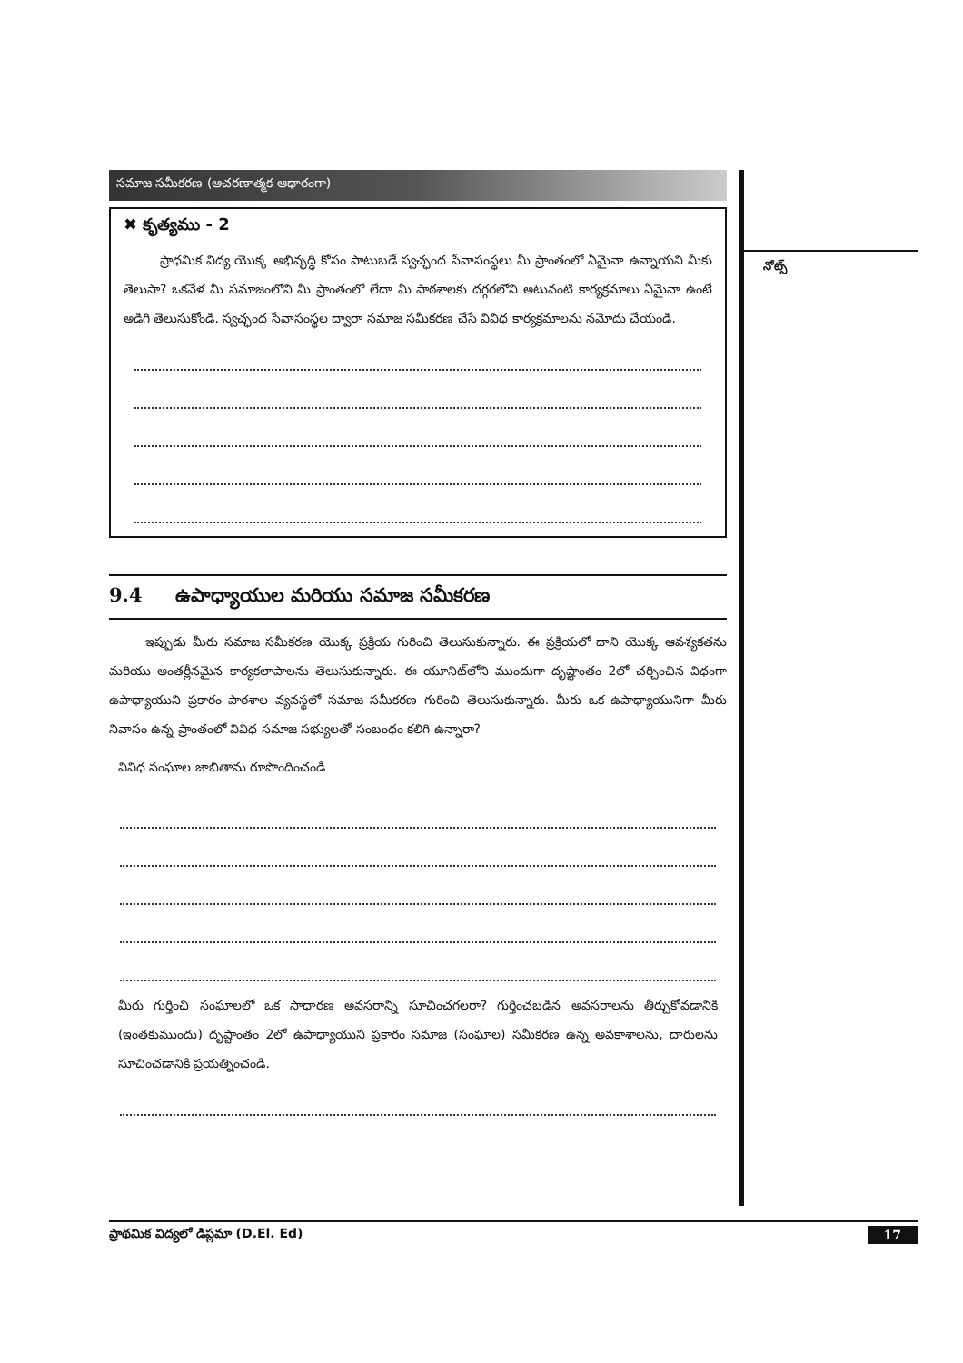నోట్స్
సమాజ సమీకరణ (ఆచరణాత్మక ఆధారంగా)
✖ కృత్యము - 2
ప్రాధమిక విద్య యొక్క అభివృద్ధి కోసం పాటుబడే స్వచ్ఛంద సేవాసంస్థలు మీ ప్రాంతంలో ఏమైనా ఉన్నాయని మీకు తెలుసా? ఒకవేళ మీ సమాజంలోని మీ ప్రాంతంలో లేదా మీ పాఠశాలకు దగ్గరలోని అటువంటి కార్యక్రమాలు ఏమైనా ఉంటే అడిగి తెలుసుకోండి. స్వచ్ఛంద సేవాసంస్థల ద్వారా సమాజ సమీకరణ చేసే వివిధ కార్యక్రమాలను నమోదు చేయండి.
9.4 ఉపాధ్యాయుల మరియు సమాజ సమీకరణ
ఇప్పుడు మీరు సమాజ సమీకరణ యొక్క ప్రక్రియ గురించి తెలుసుకున్నారు. ఈ ప్రక్రియలో దాని యొక్క ఆవశ్యకతను మరియు అంతర్లీనమైన కార్యకలాపాలను తెలుసుకున్నారు. ఈ యూనిట్‌లోని ముందుగా దృష్టాంతం 2లో చర్చించిన విధంగా ఉపాధ్యాయుని ప్రకారం పాఠశాల వ్యవస్థలో సమాజ సమీకరణ గురించి తెలుసుకున్నారు. మీరు ఒక ఉపాధ్యాయునిగా మీరు నివాసం ఉన్న ప్రాంతంలో వివిధ సమాజ సభ్యులతో సంబంధం కలిగి ఉన్నారా?
వివిధ సంఘాల జాబితాను రూపొందించండి
మీరు గుర్తించి సంఘాలలో ఒక సాధారణ అవసరాన్ని సూచించగలరా? గుర్తించబడిన అవసరాలను తీర్చుకోవడానికి (ఇంతకుముందు) దృష్టాంతం 2లో ఉపాధ్యాయుని ప్రకారం సమాజ (సంఘాల) సమీకరణ ఉన్న అవకాశాలను, దారులను సూచించడానికి ప్రయత్నించండి.
ప్రాథమిక విద్యలో డిప్లమా (D.El. Ed) 17